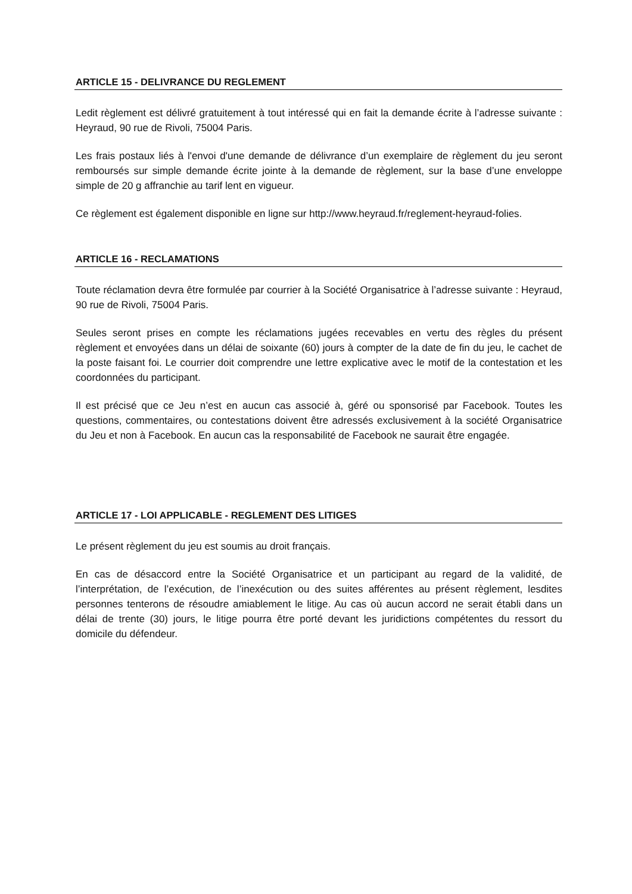ARTICLE 15 - DELIVRANCE DU REGLEMENT
Ledit règlement est délivré gratuitement à tout intéressé qui en fait la demande écrite à l’adresse suivante : Heyraud, 90 rue de Rivoli, 75004 Paris.
Les frais postaux liés à l'envoi d'une demande de délivrance d’un exemplaire de règlement du jeu seront remboursés sur simple demande écrite jointe à la demande de règlement, sur la base d’une enveloppe simple de 20 g affranchie au tarif lent en vigueur.
Ce règlement est également disponible en ligne sur http://www.heyraud.fr/reglement-heyraud-folies.
ARTICLE 16 - RECLAMATIONS
Toute réclamation devra être formulée par courrier à la Société Organisatrice à l’adresse suivante : Heyraud, 90 rue de Rivoli, 75004 Paris.
Seules seront prises en compte les réclamations jugées recevables en vertu des règles du présent règlement et envoyées dans un délai de soixante (60) jours à compter de la date de fin du jeu, le cachet de la poste faisant foi. Le courrier doit comprendre une lettre explicative avec le motif de la contestation et les coordonnées du participant.
Il est précisé que ce Jeu n’est en aucun cas associé à, géré ou sponsorisé par Facebook. Toutes les questions, commentaires, ou contestations doivent être adressés exclusivement à la société Organisatrice du Jeu et non à Facebook. En aucun cas la responsabilité de Facebook ne saurait être engagée.
ARTICLE 17 - LOI APPLICABLE - REGLEMENT DES LITIGES
Le présent règlement du jeu est soumis au droit français.
En cas de désaccord entre la Société Organisatrice et un participant au regard de la validité, de l’interprétation, de l’exécution, de l’inexécution ou des suites afférentes au présent règlement, lesdites personnes tenterons de résoudre amiablement le litige. Au cas où aucun accord ne serait établi dans un délai de trente (30) jours, le litige pourra être porté devant les juridictions compétentes du ressort du domicile du défendeur.